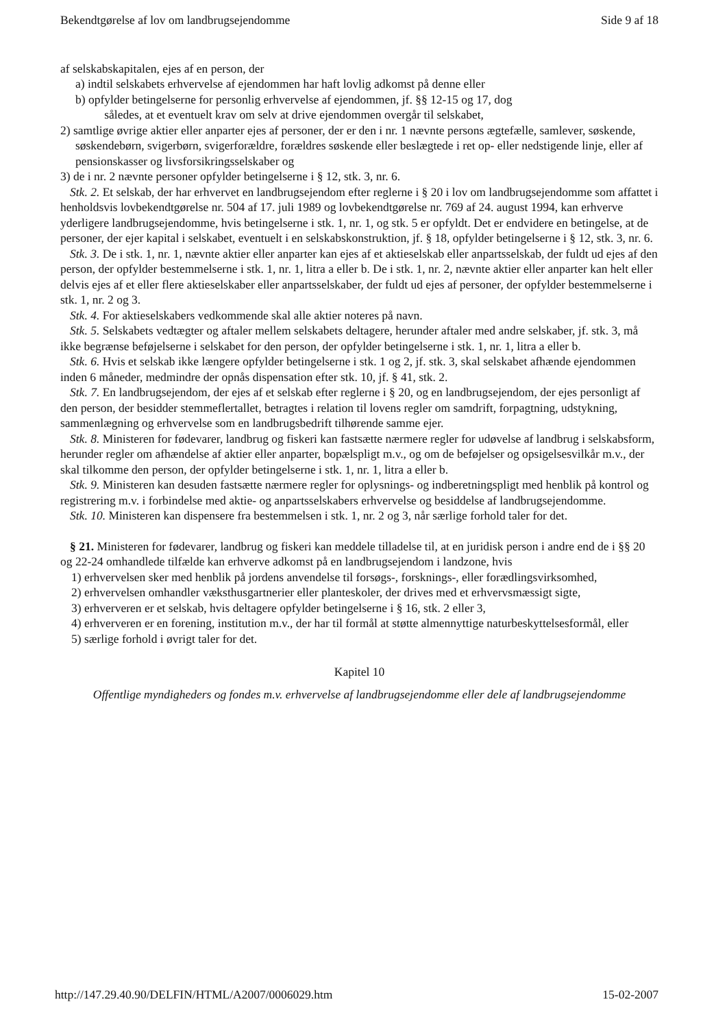Bekendtgørelse af lov om landbrugsejendomme Side 9 af 18
af selskabskapitalen, ejes af en person, der
a) indtil selskabets erhvervelse af ejendommen har haft lovlig adkomst på denne eller
b) opfylder betingelserne for personlig erhvervelse af ejendommen, jf. §§ 12-15 og 17, dog
således, at et eventuelt krav om selv at drive ejendommen overgår til selskabet,
2) samtlige øvrige aktier eller anparter ejes af personer, der er den i nr. 1 nævnte persons ægtefælle, samlever, søskende, søskendebørn, svigerbørn, svigerforældre, forældres søskende eller beslægtede i ret op- eller nedstigende linje, eller af pensionskasser og livsforsikringsselskaber og
3) de i nr. 2 nævnte personer opfylder betingelserne i § 12, stk. 3, nr. 6.
Stk. 2. Et selskab, der har erhvervet en landbrugsejendom efter reglerne i § 20 i lov om landbrugsejendomme som affattet i henholdsvis lovbekendtgørelse nr. 504 af 17. juli 1989 og lovbekendtgørelse nr. 769 af 24. august 1994, kan erhverve yderligere landbrugsejendomme, hvis betingelserne i stk. 1, nr. 1, og stk. 5 er opfyldt. Det er endvidere en betingelse, at de personer, der ejer kapital i selskabet, eventuelt i en selskabskonstruktion, jf. § 18, opfylder betingelserne i § 12, stk. 3, nr. 6.
Stk. 3. De i stk. 1, nr. 1, nævnte aktier eller anparter kan ejes af et aktieselskab eller anpartsselskab, der fuldt ud ejes af den person, der opfylder bestemmelserne i stk. 1, nr. 1, litra a eller b. De i stk. 1, nr. 2, nævnte aktier eller anparter kan helt eller delvis ejes af et eller flere aktieselskaber eller anpartsselskaber, der fuldt ud ejes af personer, der opfylder bestemmelserne i stk. 1, nr. 2 og 3.
Stk. 4. For aktieselskabers vedkommende skal alle aktier noteres på navn.
Stk. 5. Selskabets vedtægter og aftaler mellem selskabets deltagere, herunder aftaler med andre selskaber, jf. stk. 3, må ikke begrænse beføjelserne i selskabet for den person, der opfylder betingelserne i stk. 1, nr. 1, litra a eller b.
Stk. 6. Hvis et selskab ikke længere opfylder betingelserne i stk. 1 og 2, jf. stk. 3, skal selskabet afhænde ejendommen inden 6 måneder, medmindre der opnås dispensation efter stk. 10, jf. § 41, stk. 2.
Stk. 7. En landbrugsejendom, der ejes af et selskab efter reglerne i § 20, og en landbrugsejendom, der ejes personligt af den person, der besidder stemmeflertallet, betragtes i relation til lovens regler om samdrift, forpagtning, udstykning, sammenlægning og erhvervelse som en landbrugsbedrift tilhørende samme ejer.
Stk. 8. Ministeren for fødevarer, landbrug og fiskeri kan fastsætte nærmere regler for udøvelse af landbrug i selskabsform, herunder regler om afhændelse af aktier eller anparter, bopælspligt m.v., og om de beføjelser og opsigelsesvilkår m.v., der skal tilkomme den person, der opfylder betingelserne i stk. 1, nr. 1, litra a eller b.
Stk. 9. Ministeren kan desuden fastsætte nærmere regler for oplysnings- og indberetningspligt med henblik på kontrol og registrering m.v. i forbindelse med aktie- og anpartsselskabers erhvervelse og besiddelse af landbrugsejendomme.
Stk. 10. Ministeren kan dispensere fra bestemmelsen i stk. 1, nr. 2 og 3, når særlige forhold taler for det.
§ 21. Ministeren for fødevarer, landbrug og fiskeri kan meddele tilladelse til, at en juridisk person i andre end de i §§ 20 og 22-24 omhandlede tilfælde kan erhverve adkomst på en landbrugsejendom i landzone, hvis
1) erhvervelsen sker med henblik på jordens anvendelse til forsøgs-, forsknings-, eller forædlingsvirksomhed,
2) erhvervelsen omhandler væksthusgartnerier eller planteskoler, der drives med et erhvervsmæssigt sigte,
3) erhververen er et selskab, hvis deltagere opfylder betingelserne i § 16, stk. 2 eller 3,
4) erhververen er en forening, institution m.v., der har til formål at støtte almennyttige naturbeskyttelsesformål, eller
5) særlige forhold i øvrigt taler for det.
Kapitel 10
Offentlige myndigheders og fondes m.v. erhvervelse af landbrugsejendomme eller dele af landbrugsejendomme
http://147.29.40.90/DELFIN/HTML/A2007/0006029.htm 15-02-2007